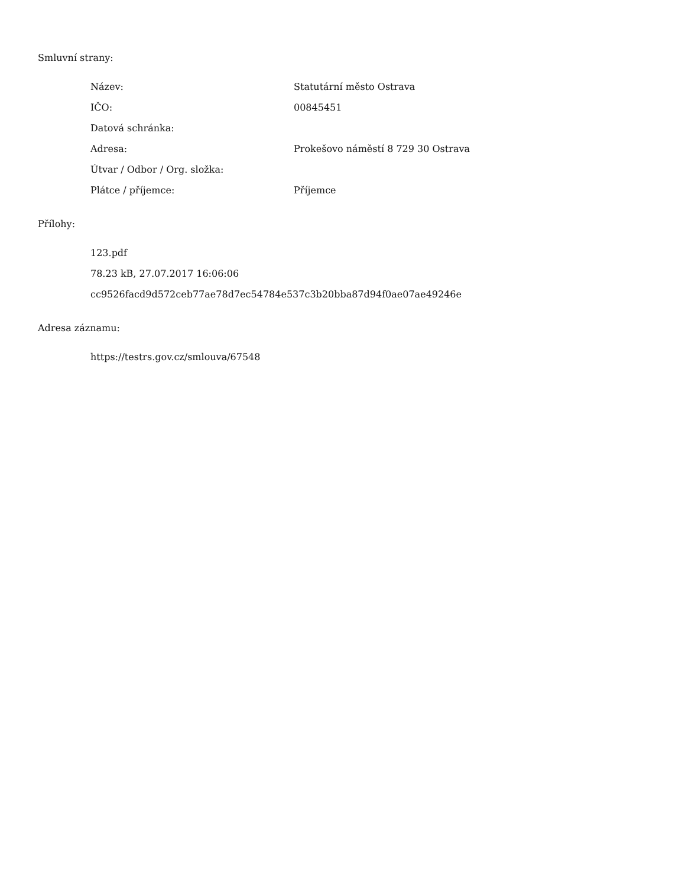Smluvní strany:
| Název: | Statutární město Ostrava |
| IČO: | 00845451 |
| Datová schránka: | |
| Adresa: | Prokešovo náměstí 8 729 30 Ostrava |
| Útvar / Odbor / Org. složka: | |
| Plátce / příjemce: | Příjemce |
Přílohy:
123.pdf
78.23 kB, 27.07.2017 16:06:06
cc9526facd9d572ceb77ae78d7ec54784e537c3b20bba87d94f0ae07ae49246e
Adresa záznamu:
https://testrs.gov.cz/smlouva/67548